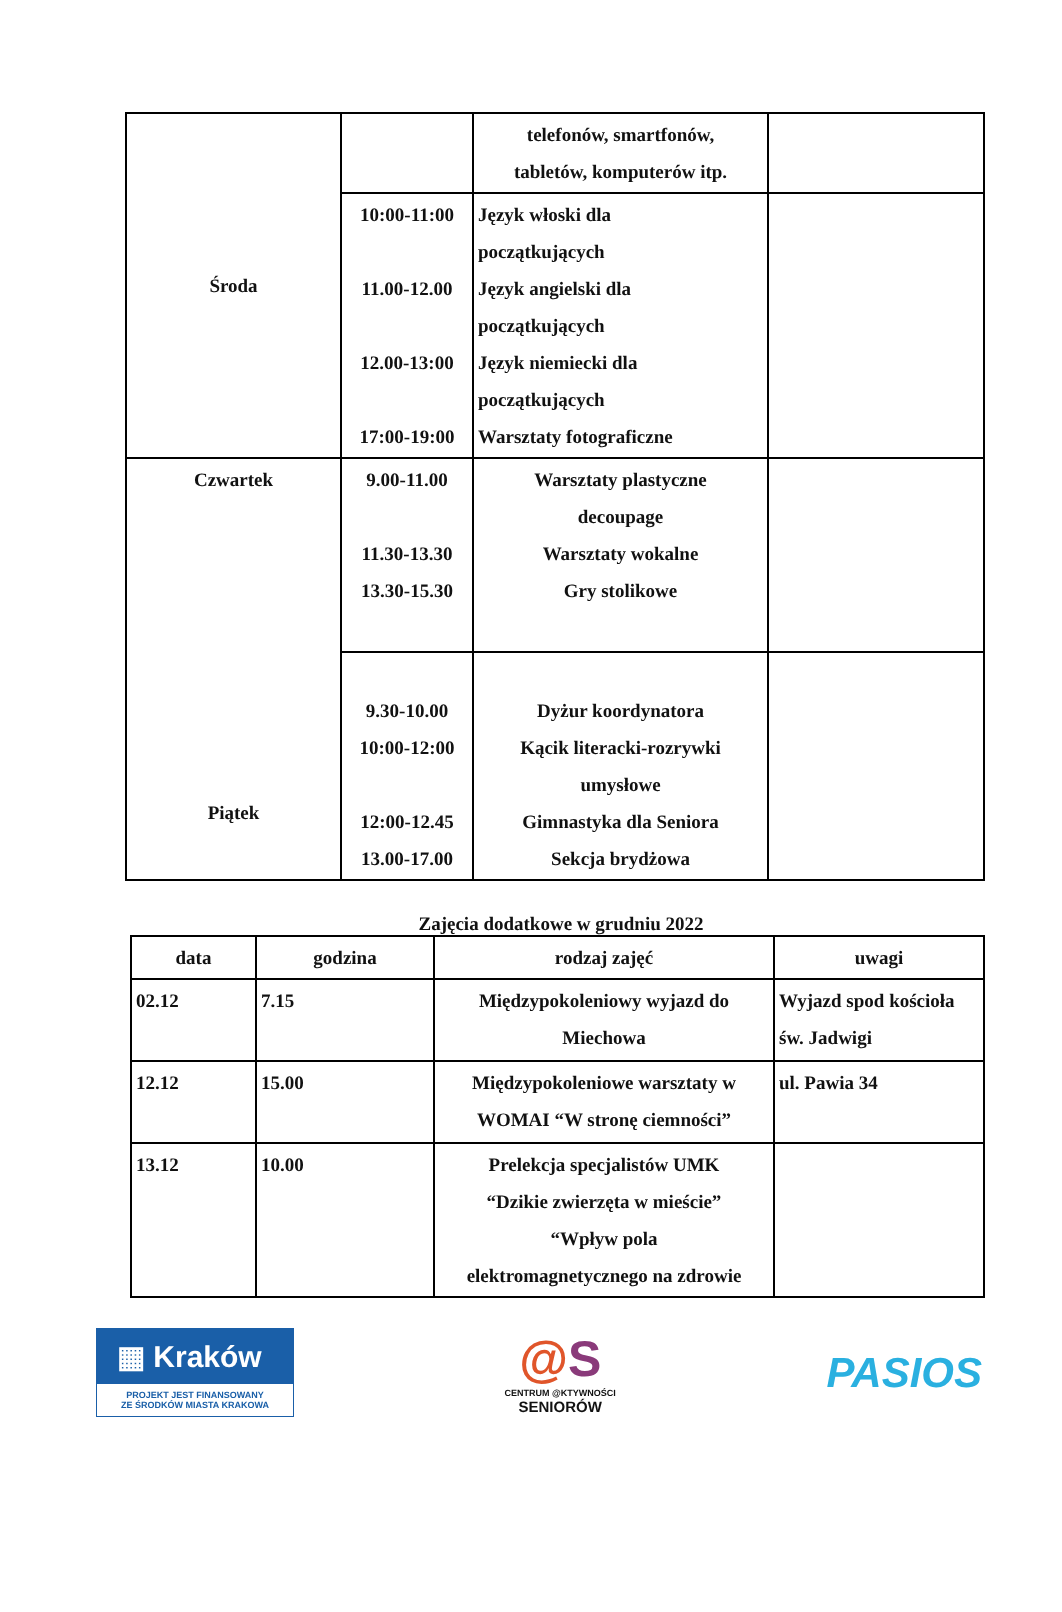| Środa | | telefonów, smartfonów, tabletów, komputerów itp. | |
| | 10:00-11:00 11.00-12.00 12.00-13:00 17:00-19:00 | Język włoski dla początkujących Język angielski dla początkujących Język niemiecki dla początkujących Warsztaty fotograficzne | |
| Czwartek Piątek | 9.00-11.00 11.30-13.30 13.30-15.30 | Warsztaty plastyczne decoupage Warsztaty wokalne Gry stolikowe | |
| | 9.30-10.00 10:00-12:00 12:00-12.45 13.00-17.00 | Dyżur koordynatora Kącik literacki-rozrywki umysłowe Gimnastyka dla Seniora Sekcja brydżowa | |
Zajęcia dodatkowe w grudniu 2022
| data | godzina | rodzaj zajęć | uwagi |
| --- | --- | --- | --- |
| 02.12 | 7.15 | Międzypokoleniowy wyjazd do Miechowa | Wyjazd spod kościoła św. Jadwigi |
| 12.12 | 15.00 | Międzypokoleniowe warsztaty w WOMAI “W stronę ciemności” | ul. Pawia 34 |
| 13.12 | 10.00 | Prelekcja specjalistów UMK “Dzikie zwierzęta w mieście” “Wpływ pola elektromagnetycznego na zdrowie | |
▦ Kraków
PROJEKT JEST FINANSOWANY
ZE ŚRODKÓW MIASTA KRAKOWA
@S
CENTRUM @KTYWNOŚCI
SENIORÓW
PASIOS